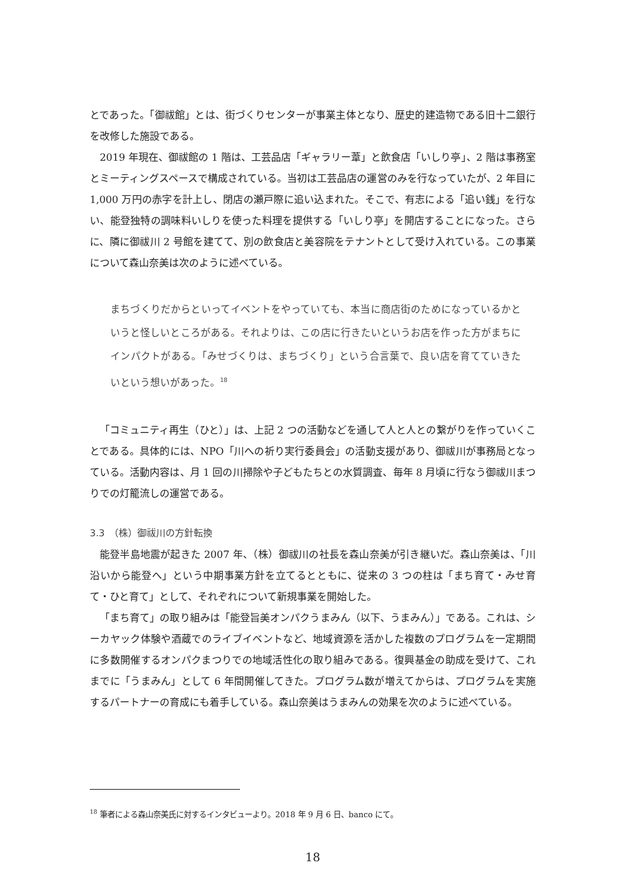とであった。「御祓館」とは、街づくりセンターが事業主体となり、歴史的建造物である旧十二銀行を改修した施設である。
2019 年現在、御祓館の 1 階は、工芸品店「ギャラリー葦」と飲食店「いしり亭」、2 階は事務室とミーティングスペースで構成されている。当初は工芸品店の運営のみを行なっていたが、2 年目に 1,000 万円の赤字を計上し、閉店の瀬戸際に追い込まれた。そこで、有志による「追い銭」を行ない、能登独特の調味料いしりを使った料理を提供する「いしり亭」を開店することになった。さらに、隣に御祓川 2 号館を建てて、別の飲食店と美容院をテナントとして受け入れている。この事業について森山奈美は次のように述べている。
まちづくりだからといってイベントをやっていても、本当に商店街のためになっているかというと怪しいところがある。それよりは、この店に行きたいというお店を作った方がまちにインパクトがある。「みせづくりは、まちづくり」という合言葉で、良い店を育てていきたいという想いがあった。<sup>18</sup>
「コミュニティ再生（ひと）」は、上記 2 つの活動などを通して人と人との繋がりを作っていくことである。具体的には、NPO「川への祈り実行委員会」の活動支援があり、御祓川が事務局となっている。活動内容は、月 1 回の川掃除や子どもたちとの水質調査、毎年 8 月頃に行なう御祓川まつりでの灯籠流しの運営である。
3.3　（株）御祓川の方針転換
能登半島地震が起きた 2007 年、（株）御祓川の社長を森山奈美が引き継いだ。森山奈美は、「川沿いから能登へ」という中期事業方針を立てるとともに、従来の 3 つの柱は「まち育て・みせ育て・ひと育て」として、それぞれについて新規事業を開始した。
「まち育て」の取り組みは「能登旨美オンパクうまみん（以下、うまみん）」である。これは、シーカヤック体験や酒蔵でのライブイベントなど、地域資源を活かした複数のプログラムを一定期間に多数開催するオンパクまつりでの地域活性化の取り組みである。復興基金の助成を受けて、これまでに「うまみん」として 6 年間開催してきた。プログラム数が増えてからは、プログラムを実施するパートナーの育成にも着手している。森山奈美はうまみんの効果を次のように述べている。
<sup>18</sup> 筆者による森山奈美氏に対するインタビューより。2018 年 9 月 6 日、banco にて。
18